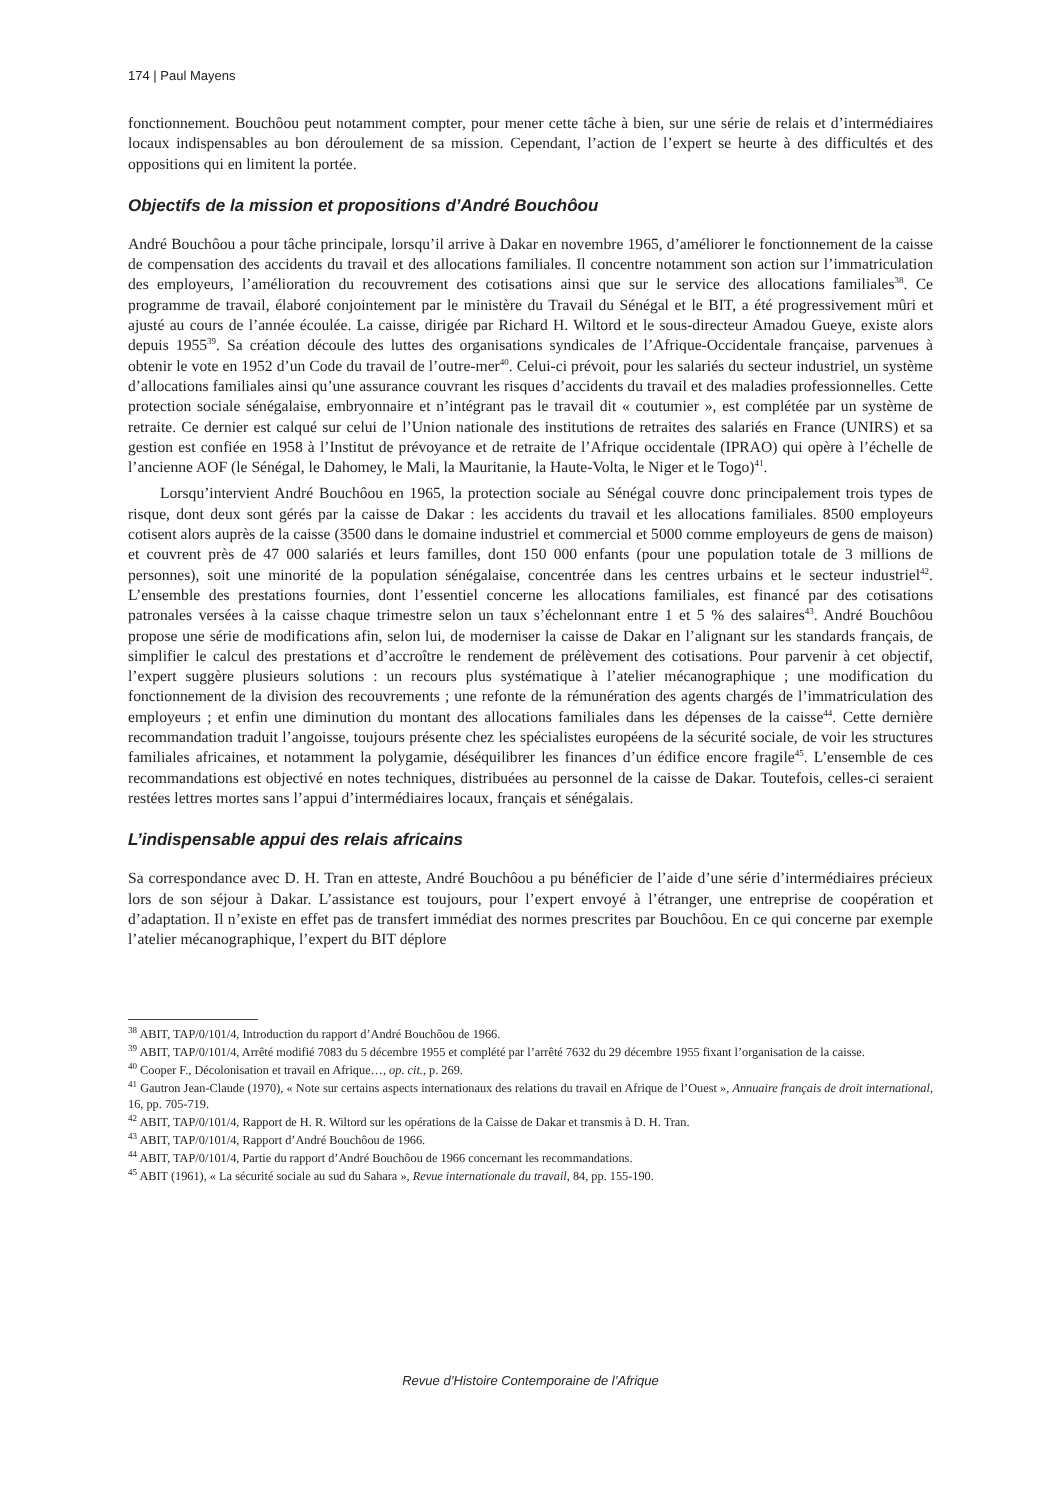174 | Paul Mayens
fonctionnement. Bouchôou peut notamment compter, pour mener cette tâche à bien, sur une série de relais et d’intermédiaires locaux indispensables au bon déroulement de sa mission. Cependant, l’action de l’expert se heurte à des difficultés et des oppositions qui en limitent la portée.
Objectifs de la mission et propositions d’André Bouchôou
André Bouchôou a pour tâche principale, lorsqu’il arrive à Dakar en novembre 1965, d’améliorer le fonctionnement de la caisse de compensation des accidents du travail et des allocations familiales. Il concentre notamment son action sur l’immatriculation des employeurs, l’amélioration du recouvrement des cotisations ainsi que sur le service des allocations familiales<sup>38</sup>. Ce programme de travail, élaboré conjointement par le ministère du Travail du Sénégal et le BIT, a été progressivement mûri et ajusté au cours de l’année écoulée. La caisse, dirigée par Richard H. Wiltord et le sous-directeur Amadou Gueye, existe alors depuis 1955<sup>39</sup>. Sa création découle des luttes des organisations syndicales de l’Afrique-Occidentale française, parvenues à obtenir le vote en 1952 d’un Code du travail de l’outre-mer<sup>40</sup>. Celui-ci prévoit, pour les salariés du secteur industriel, un système d’allocations familiales ainsi qu’une assurance couvrant les risques d’accidents du travail et des maladies professionnelles. Cette protection sociale sénégalaise, embryonnaire et n’intégrant pas le travail dit « coutumier », est complétée par un système de retraite. Ce dernier est calqué sur celui de l’Union nationale des institutions de retraites des salariés en France (UNIRS) et sa gestion est confiée en 1958 à l’Institut de prévoyance et de retraite de l’Afrique occidentale (IPRAO) qui opère à l’échelle de l’ancienne AOF (le Sénégal, le Dahomey, le Mali, la Mauritanie, la Haute-Volta, le Niger et le Togo)<sup>41</sup>.
Lorsqu’intervient André Bouchôou en 1965, la protection sociale au Sénégal couvre donc principalement trois types de risque, dont deux sont gérés par la caisse de Dakar : les accidents du travail et les allocations familiales. 8500 employeurs cotisent alors auprès de la caisse (3500 dans le domaine industriel et commercial et 5000 comme employeurs de gens de maison) et couvrent près de 47 000 salariés et leurs familles, dont 150 000 enfants (pour une population totale de 3 millions de personnes), soit une minorité de la population sénégalaise, concentrée dans les centres urbains et le secteur industriel<sup>42</sup>. L’ensemble des prestations fournies, dont l’essentiel concerne les allocations familiales, est financé par des cotisations patronales versées à la caisse chaque trimestre selon un taux s’échelonnant entre 1 et 5 % des salaires<sup>43</sup>. André Bouchôou propose une série de modifications afin, selon lui, de moderniser la caisse de Dakar en l’alignant sur les standards français, de simplifier le calcul des prestations et d’accroître le rendement de prélèvement des cotisations. Pour parvenir à cet objectif, l’expert suggère plusieurs solutions : un recours plus systématique à l’atelier mécanographique ; une modification du fonctionnement de la division des recouvrements ; une refonte de la rémunération des agents chargés de l’immatriculation des employeurs ; et enfin une diminution du montant des allocations familiales dans les dépenses de la caisse<sup>44</sup>. Cette dernière recommandation traduit l’angoisse, toujours présente chez les spécialistes européens de la sécurité sociale, de voir les structures familiales africaines, et notamment la polygamie, déséquilibrer les finances d’un édifice encore fragile<sup>45</sup>. L’ensemble de ces recommandations est objectivé en notes techniques, distribuées au personnel de la caisse de Dakar. Toutefois, celles-ci seraient restées lettres mortes sans l’appui d’intermédiaires locaux, français et sénégalais.
L’indispensable appui des relais africains
Sa correspondance avec D. H. Tran en atteste, André Bouchôou a pu bénéficier de l’aide d’une série d’intermédiaires précieux lors de son séjour à Dakar. L’assistance est toujours, pour l’expert envoyé à l’étranger, une entreprise de coopération et d’adaptation. Il n’existe en effet pas de transfert immédiat des normes prescrites par Bouchôou. En ce qui concerne par exemple l’atelier mécanographique, l’expert du BIT déplore
<sup>38</sup> ABIT, TAP/0/101/4, Introduction du rapport d’André Bouchôou de 1966.
<sup>39</sup> ABIT, TAP/0/101/4, Arrêté modifié 7083 du 5 décembre 1955 et complété par l’arrêté 7632 du 29 décembre 1955 fixant l’organisation de la caisse.
<sup>40</sup> Cooper F., Décolonisation et travail en Afrique…, op. cit., p. 269.
<sup>41</sup> Gautron Jean-Claude (1970), « Note sur certains aspects internationaux des relations du travail en Afrique de l’Ouest », Annuaire français de droit international, 16, pp. 705-719.
<sup>42</sup> ABIT, TAP/0/101/4, Rapport de H. R. Wiltord sur les opérations de la Caisse de Dakar et transmis à D. H. Tran.
<sup>43</sup> ABIT, TAP/0/101/4, Rapport d’André Bouchôou de 1966.
<sup>44</sup> ABIT, TAP/0/101/4, Partie du rapport d’André Bouchôou de 1966 concernant les recommandations.
<sup>45</sup> ABIT (1961), « La sécurité sociale au sud du Sahara », Revue internationale du travail, 84, pp. 155-190.
Revue d’Histoire Contemporaine de l’Afrique